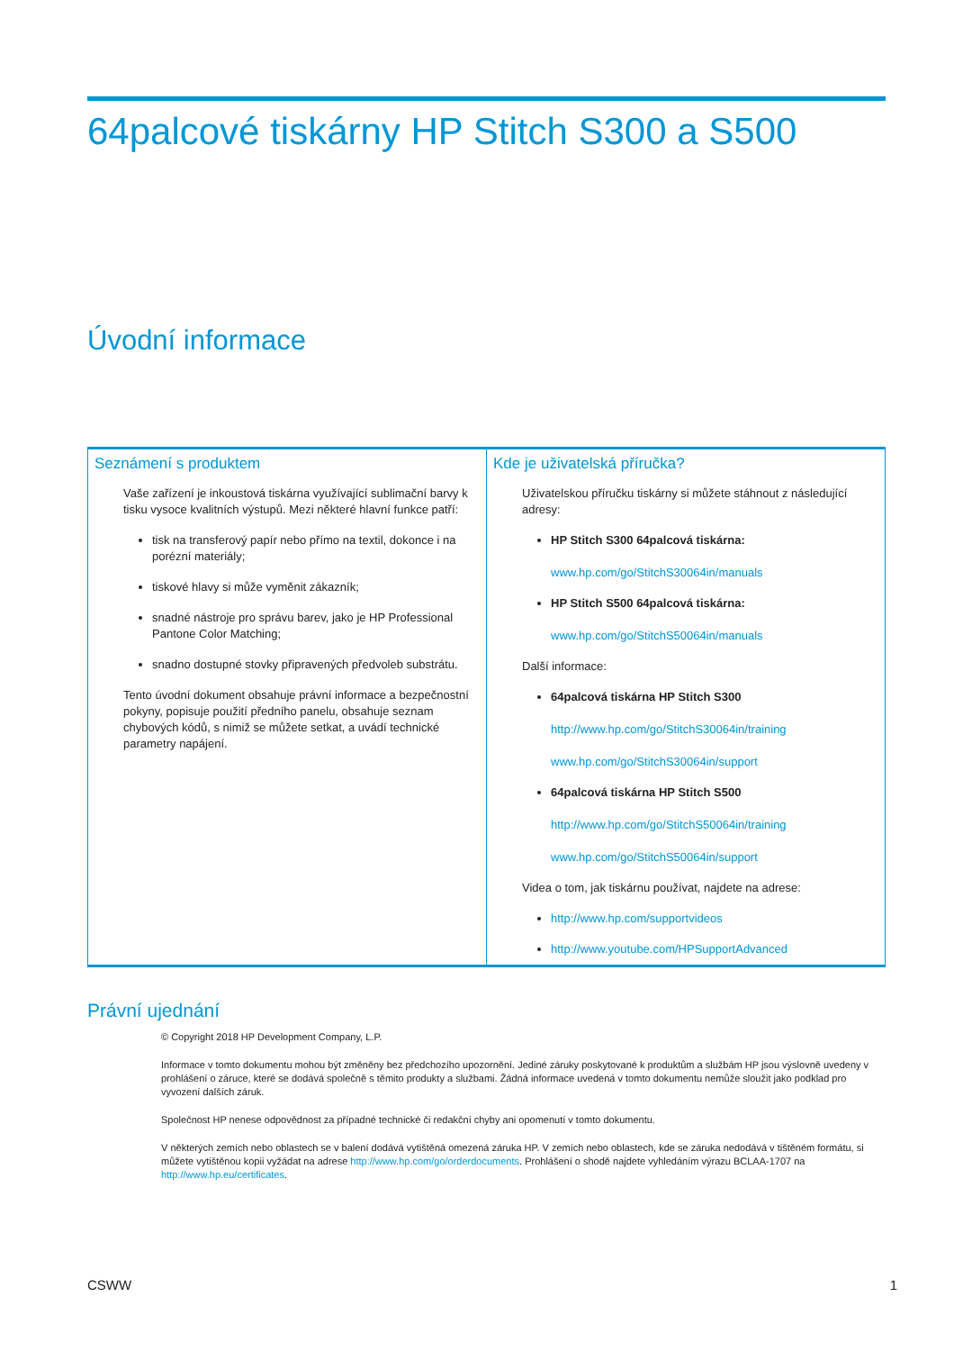64palcové tiskárny HP Stitch S300 a S500
Úvodní informace
| Seznámení s produktem Vaše zařízení je inkoustová tiskárna využívající sublimační barvy k tisku vysoce kvalitních výstupů. Mezi některé hlavní funkce patří: tisk na transferový papír nebo přímo na textil, dokonce i na porézní materiály; tiskové hlavy si může vyměnit zákazník; snadné nástroje pro správu barev, jako je HP Professional Pantone Color Matching; snadno dostupné stovky připravených předvoleb substrátu. Tento úvodní dokument obsahuje právní informace a bezpečnostní pokyny, popisuje použití předního panelu, obsahuje seznam chybových kódů, s nimiž se můžete setkat, a uvádí technické parametry napájení. | Kde je uživatelská příručka? Uživatelskou příručku tiskárny si můžete stáhnout z následující adresy: HP Stitch S300 64palcová tiskárna: www.hp.com/go/StitchS30064in/manuals HP Stitch S500 64palcová tiskárna: www.hp.com/go/StitchS50064in/manuals Další informace: 64palcová tiskárna HP Stitch S300 http://www.hp.com/go/StitchS30064in/training www.hp.com/go/StitchS30064in/support 64palcová tiskárna HP Stitch S500 http://www.hp.com/go/StitchS50064in/training www.hp.com/go/StitchS50064in/support Videa o tom, jak tiskárnu používat, najdete na adrese: http://www.hp.com/supportvideos http://www.youtube.com/HPSupportAdvanced |
Právní ujednání
© Copyright 2018 HP Development Company, L.P.
Informace v tomto dokumentu mohou být změněny bez předchozího upozornění. Jediné záruky poskytované k produktům a službám HP jsou výslovně uvedeny v prohlášení o záruce, které se dodává společně s těmito produkty a službami. Žádná informace uvedená v tomto dokumentu nemůže sloužit jako podklad pro vyvození dalších záruk.
Společnost HP nenese odpovědnost za případné technické či redakční chyby ani opomenutí v tomto dokumentu.
V některých zemích nebo oblastech se v balení dodává vytištěná omezená záruka HP. V zemích nebo oblastech, kde se záruka nedodává v tištěném formátu, si můžete vytištěnou kopii vyžádat na adrese http://www.hp.com/go/orderdocuments. Prohlášení o shodě najdete vyhledáním výrazu BCLAA-1707 na http://www.hp.eu/certificates.
CSWW 1